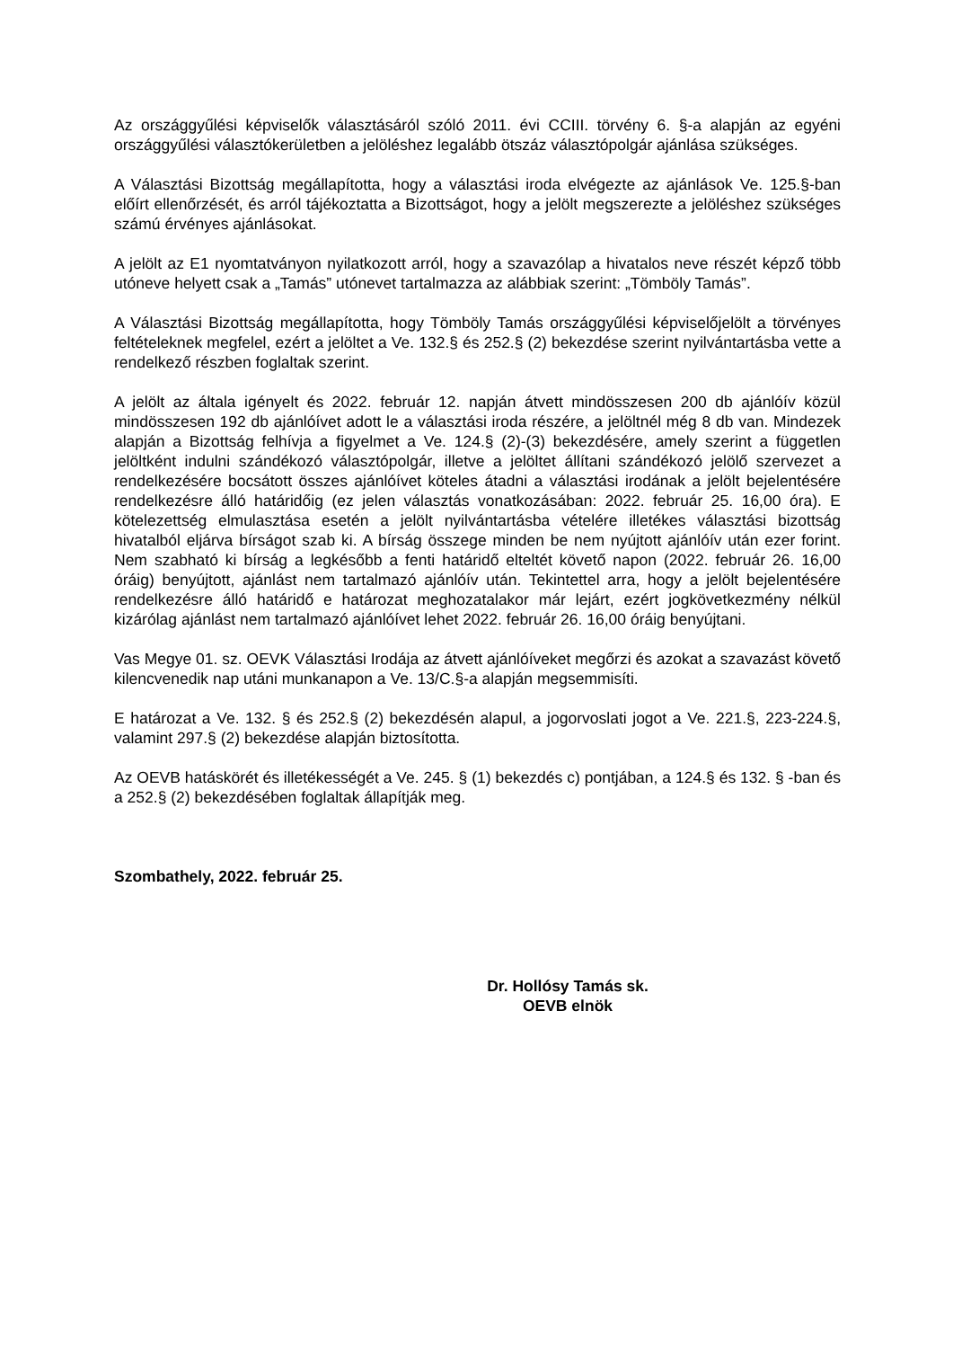Az országgyűlési képviselők választásáról szóló 2011. évi CCIII. törvény 6. §-a alapján az egyéni országgyűlési választókerületben a jelöléshez legalább ötszáz választópolgár ajánlása szükséges.
A Választási Bizottság megállapította, hogy a választási iroda elvégezte az ajánlások Ve. 125.§-ban előírt ellenőrzését, és arról tájékoztatta a Bizottságot, hogy a jelölt megszerezte a jelöléshez szükséges számú érvényes ajánlásokat.
A jelölt az E1 nyomtatványon nyilatkozott arról, hogy a szavazólap a hivatalos neve részét képző több utóneve helyett csak a „Tamás” utónevet tartalmazza az alábbiak szerint: „Tömböly Tamás”.
A Választási Bizottság megállapította, hogy Tömböly Tamás országgyűlési képviselőjelölt a törvényes feltételeknek megfelel, ezért a jelöltet a Ve. 132.§ és 252.§ (2) bekezdése szerint nyilvántartásba vette a rendelkező részben foglaltak szerint.
A jelölt az általa igényelt és 2022. február 12. napján átvett mindösszesen 200 db ajánlóív közül mindösszesen 192 db ajánlóívet adott le a választási iroda részére, a jelöltnél még 8 db van. Mindezek alapján a Bizottság felhívja a figyelmet a Ve. 124.§ (2)-(3) bekezdésére, amely szerint a független jelöltként indulni szándékozó választópolgár, illetve a jelöltet állítani szándékozó jelölő szervezet a rendelkezésére bocsátott összes ajánlóívet köteles átadni a választási irodának a jelölt bejelentésére rendelkezésre álló határidőig (ez jelen választás vonatkozásában: 2022. február 25. 16,00 óra). E kötelezettség elmulasztása esetén a jelölt nyilvántartásba vételére illetékes választási bizottság hivatalból eljárva bírságot szab ki. A bírság összege minden be nem nyújtott ajánlóív után ezer forint. Nem szabható ki bírság a legkésőbb a fenti határidő elteltét követő napon (2022. február 26. 16,00 óráig) benyújtott, ajánlást nem tartalmazó ajánlóív után. Tekintettel arra, hogy a jelölt bejelentésére rendelkezésre álló határidő e határozat meghozatalakor már lejárt, ezért jogkövetkezmény nélkül kizárólag ajánlást nem tartalmazó ajánlóívet lehet 2022. február 26. 16,00 óráig benyújtani.
Vas Megye 01. sz. OEVK Választási Irodája az átvett ajánlóíveket megőrzi és azokat a szavazást követő kilencvenedik nap utáni munkanapon a Ve. 13/C.§-a alapján megsemmisíti.
E határozat a Ve. 132. § és 252.§ (2) bekezdésén alapul, a jogorvoslati jogot a Ve. 221.§, 223-224.§, valamint 297.§ (2) bekezdése alapján biztosította.
Az OEVB hatáskörét és illetékességét a Ve. 245. § (1) bekezdés c) pontjában, a 124.§ és 132. § -ban és a 252.§ (2) bekezdésében foglaltak állapítják meg.
Szombathely, 2022. február 25.
Dr. Hollósy Tamás sk.
OEVB elnök